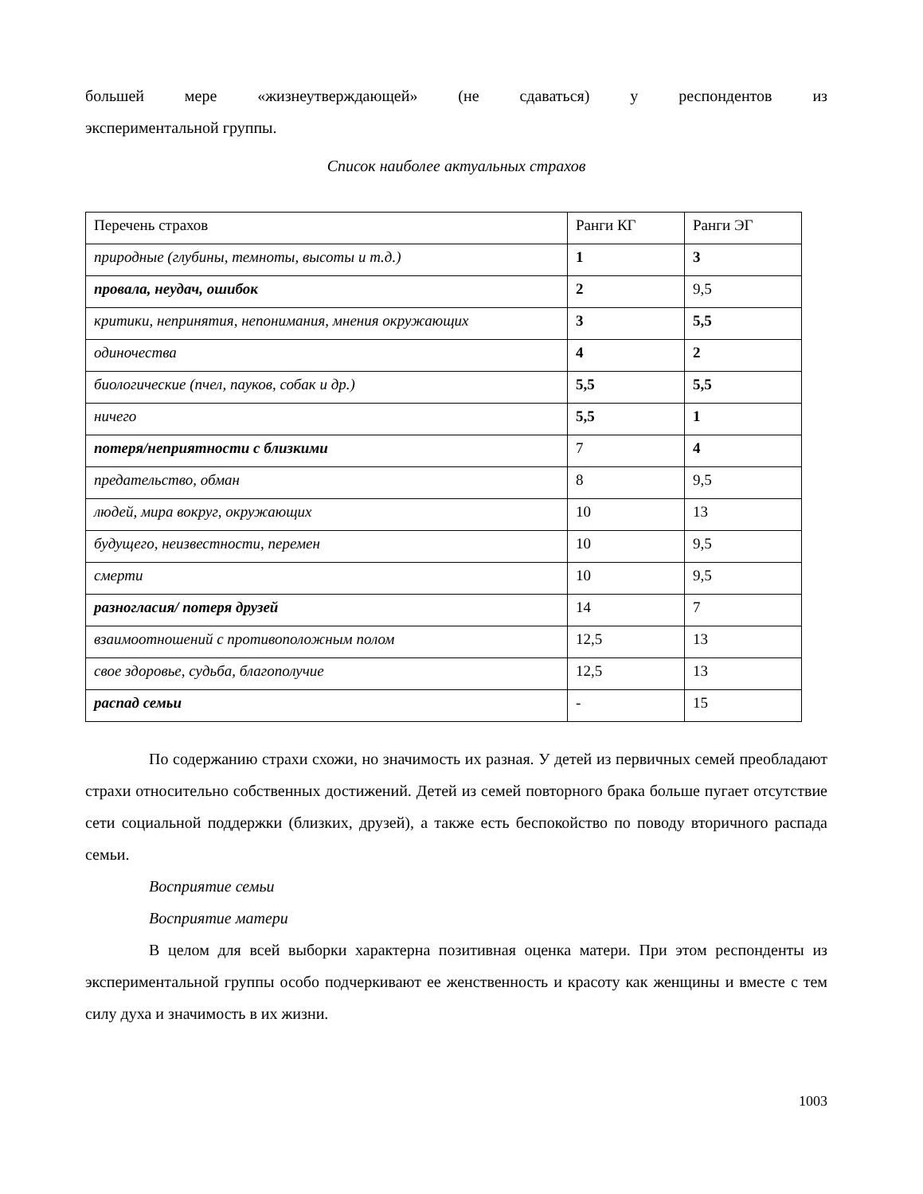большей мере «жизнеутверждающей» (не сдаваться) у респондентов из
экспериментальной группы.
Список наиболее актуальных страхов
| Перечень страхов | Ранги КГ | Ранги ЭГ |
| природные (глубины, темноты, высоты и т.д.) | 1 | 3 |
| провала, неудач, ошибок | 2 | 9,5 |
| критики, непринятия, непонимания, мнения окружающих | 3 | 5,5 |
| одиночества | 4 | 2 |
| биологические (пчел, пауков, собак и др.) | 5,5 | 5,5 |
| ничего | 5,5 | 1 |
| потеря/неприятности с близкими | 7 | 4 |
| предательство, обман | 8 | 9,5 |
| людей, мира вокруг, окружающих | 10 | 13 |
| будущего, неизвестности, перемен | 10 | 9,5 |
| смерти | 10 | 9,5 |
| разногласия/ потеря друзей | 14 | 7 |
| взаимоотношений с противоположным полом | 12,5 | 13 |
| свое здоровье, судьба, благополучие | 12,5 | 13 |
| распад семьи | - | 15 |
По содержанию страхи схожи, но значимость их разная. У детей из первичных семей преобладают страхи относительно собственных достижений. Детей из семей повторного брака больше пугает отсутствие сети социальной поддержки (близких, друзей), а также есть беспокойство по поводу вторичного распада семьи.
Восприятие семьи
Восприятие матери
В целом для всей выборки характерна позитивная оценка матери. При этом респонденты из экспериментальной группы особо подчеркивают ее женственность и красоту как женщины и вместе с тем силу духа и значимость в их жизни.
1003